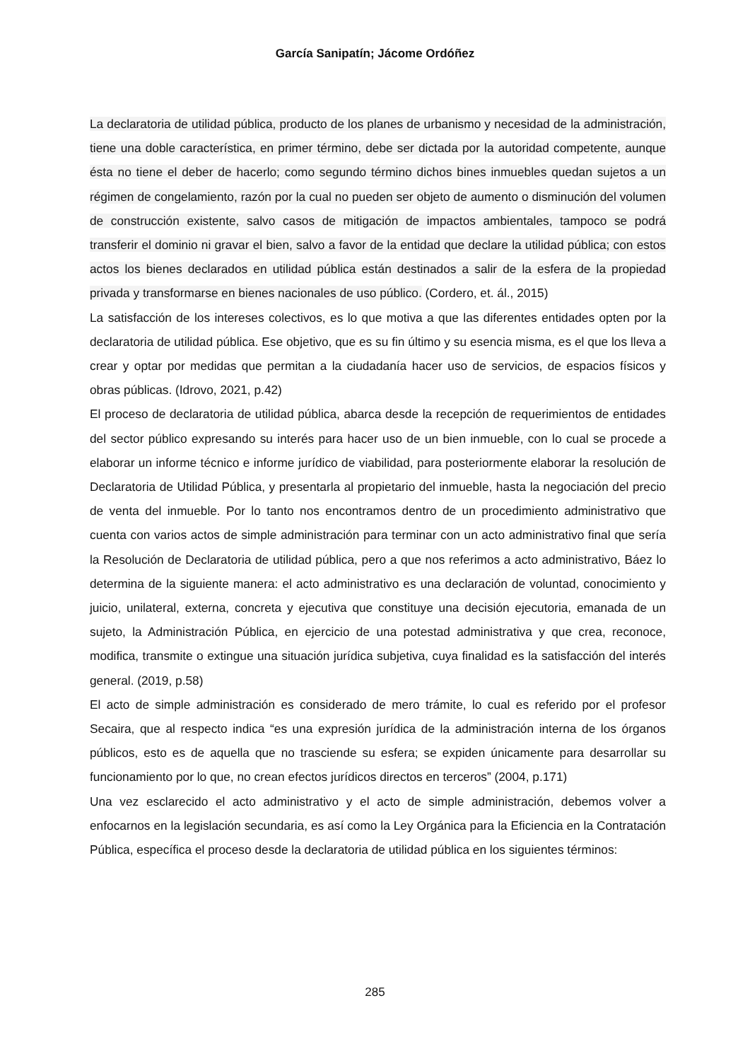García Sanipatín; Jácome Ordóñez
La declaratoria de utilidad pública, producto de los planes de urbanismo y necesidad de la administración, tiene una doble característica, en primer término, debe ser dictada por la autoridad competente, aunque ésta no tiene el deber de hacerlo; como segundo término dichos bines inmuebles quedan sujetos a un régimen de congelamiento, razón por la cual no pueden ser objeto de aumento o disminución del volumen de construcción existente, salvo casos de mitigación de impactos ambientales, tampoco se podrá transferir el dominio ni gravar el bien, salvo a favor de la entidad que declare la utilidad pública; con estos actos los bienes declarados en utilidad pública están destinados a salir de la esfera de la propiedad privada y transformarse en bienes nacionales de uso público. (Cordero, et. ál., 2015)
La satisfacción de los intereses colectivos, es lo que motiva a que las diferentes entidades opten por la declaratoria de utilidad pública. Ese objetivo, que es su fin último y su esencia misma, es el que los lleva a crear y optar por medidas que permitan a la ciudadanía hacer uso de servicios, de espacios físicos y obras públicas. (Idrovo, 2021, p.42)
El proceso de declaratoria de utilidad pública, abarca desde la recepción de requerimientos de entidades del sector público expresando su interés para hacer uso de un bien inmueble, con lo cual se procede a elaborar un informe técnico e informe jurídico de viabilidad, para posteriormente elaborar la resolución de Declaratoria de Utilidad Pública, y presentarla al propietario del inmueble, hasta la negociación del precio de venta del inmueble. Por lo tanto nos encontramos dentro de un procedimiento administrativo que cuenta con varios actos de simple administración para terminar con un acto administrativo final que sería la Resolución de Declaratoria de utilidad pública, pero a que nos referimos a acto administrativo, Báez lo determina de la siguiente manera: el acto administrativo es una declaración de voluntad, conocimiento y juicio, unilateral, externa, concreta y ejecutiva que constituye una decisión ejecutoria, emanada de un sujeto, la Administración Pública, en ejercicio de una potestad administrativa y que crea, reconoce, modifica, transmite o extingue una situación jurídica subjetiva, cuya finalidad es la satisfacción del interés general. (2019, p.58)
El acto de simple administración es considerado de mero trámite, lo cual es referido por el profesor Secaira, que al respecto indica “es una expresión jurídica de la administración interna de los órganos públicos, esto es de aquella que no trasciende su esfera; se expiden únicamente para desarrollar su funcionamiento por lo que, no crean efectos jurídicos directos en terceros” (2004, p.171)
Una vez esclarecido el acto administrativo y el acto de simple administración, debemos volver a enfocarnos en la legislación secundaria, es así como la Ley Orgánica para la Eficiencia en la Contratación Pública, específica el proceso desde la declaratoria de utilidad pública en los siguientes términos:
285